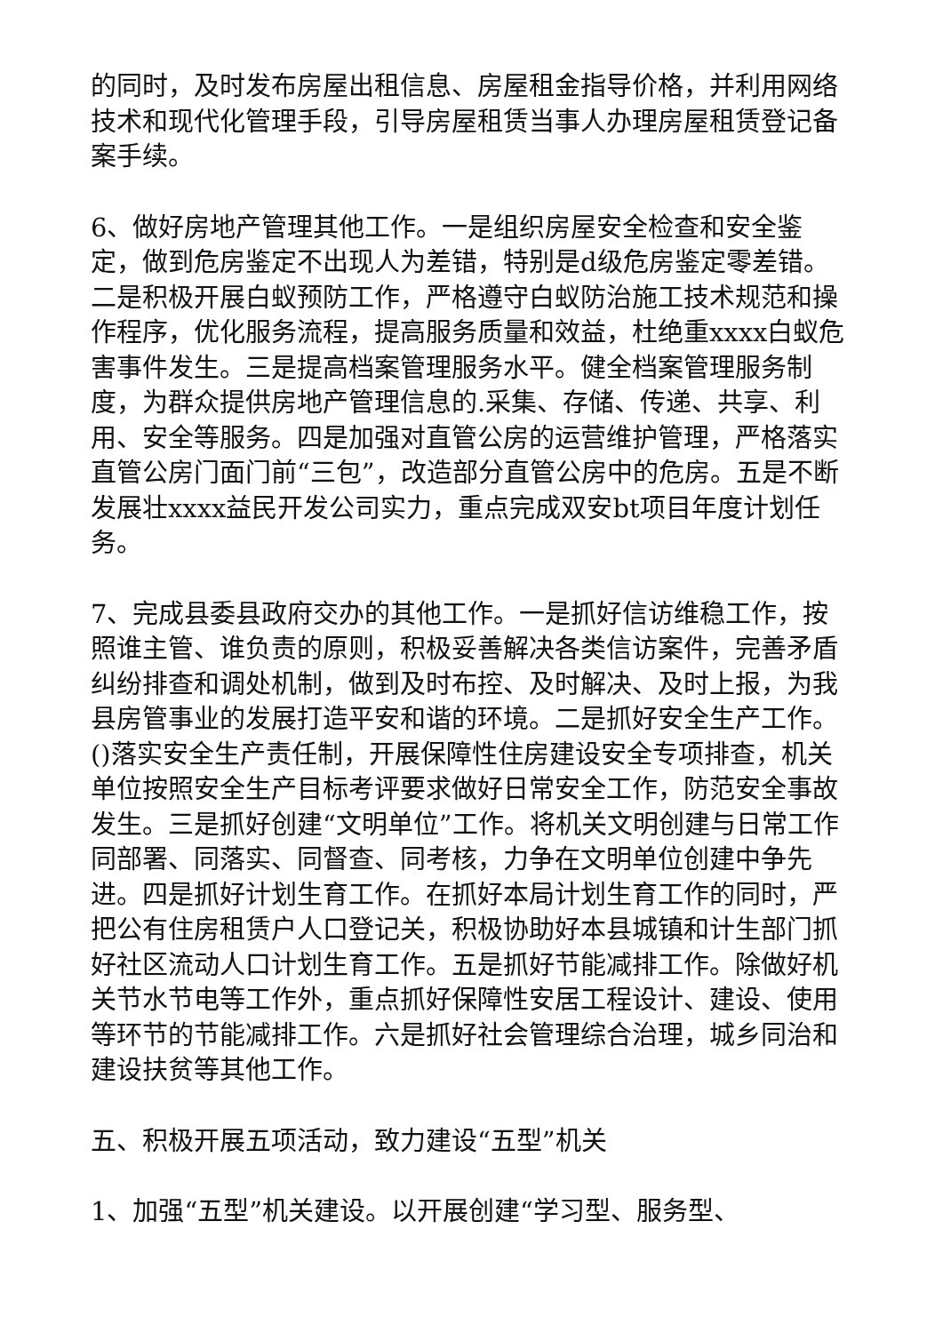的同时，及时发布房屋出租信息、房屋租金指导价格，并利用网络技术和现代化管理手段，引导房屋租赁当事人办理房屋租赁登记备案手续。
6、做好房地产管理其他工作。一是组织房屋安全检查和安全鉴定，做到危房鉴定不出现人为差错，特别是d级危房鉴定零差错。二是积极开展白蚁预防工作，严格遵守白蚁防治施工技术规范和操作程序，优化服务流程，提高服务质量和效益，杜绝重xxxx白蚁危害事件发生。三是提高档案管理服务水平。健全档案管理服务制度，为群众提供房地产管理信息的.采集、存储、传递、共享、利用、安全等服务。四是加强对直管公房的运营维护管理，严格落实直管公房门面门前“三包”，改造部分直管公房中的危房。五是不断发展壮xxxx益民开发公司实力，重点完成双安bt项目年度计划任务。
7、完成县委县政府交办的其他工作。一是抓好信访维稳工作，按照谁主管、谁负责的原则，积极妥善解决各类信访案件，完善矛盾纠纷排查和调处机制，做到及时布控、及时解决、及时上报，为我县房管事业的发展打造平安和谐的环境。二是抓好安全生产工作。()落实安全生产责任制，开展保障性住房建设安全专项排查，机关单位按照安全生产目标考评要求做好日常安全工作，防范安全事故发生。三是抓好创建“文明单位”工作。将机关文明创建与日常工作同部署、同落实、同督查、同考核，力争在文明单位创建中争先进。四是抓好计划生育工作。在抓好本局计划生育工作的同时，严把公有住房租赁户人口登记关，积极协助好本县城镇和计生部门抓好社区流动人口计划生育工作。五是抓好节能减排工作。除做好机关节水节电等工作外，重点抓好保障性安居工程设计、建设、使用等环节的节能减排工作。六是抓好社会管理综合治理，城乡同治和建设扶贫等其他工作。
五、积极开展五项活动，致力建设“五型”机关
1、加强“五型”机关建设。以开展创建“学习型、服务型、